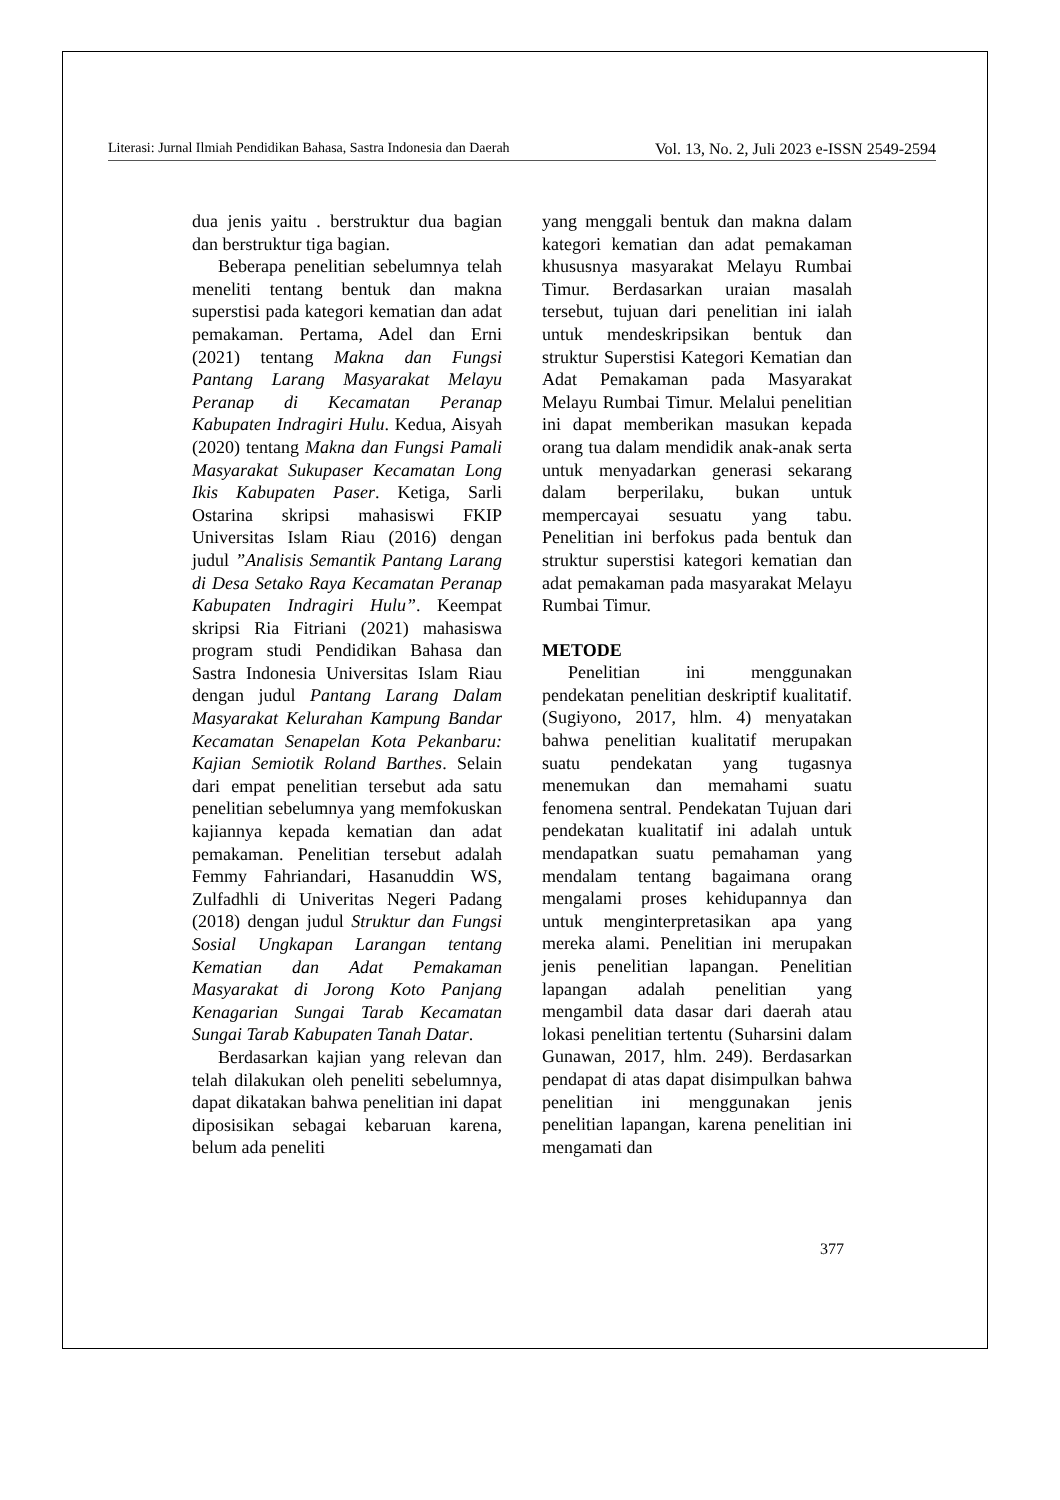Literasi: Jurnal Ilmiah Pendidikan Bahasa, Sastra Indonesia dan Daerah Vol. 13, No. 2, Juli 2023 e-ISSN 2549-2594
dua jenis yaitu . berstruktur dua bagian dan berstruktur tiga bagian.
Beberapa penelitian sebelumnya telah meneliti tentang bentuk dan makna superstisi pada kategori kematian dan adat pemakaman. Pertama, Adel dan Erni (2021) tentang Makna dan Fungsi Pantang Larang Masyarakat Melayu Peranap di Kecamatan Peranap Kabupaten Indragiri Hulu. Kedua, Aisyah (2020) tentang Makna dan Fungsi Pamali Masyarakat Sukupaser Kecamatan Long Ikis Kabupaten Paser. Ketiga, Sarli Ostarina skripsi mahasiswi FKIP Universitas Islam Riau (2016) dengan judul ”Analisis Semantik Pantang Larang di Desa Setako Raya Kecamatan Peranap Kabupaten Indragiri Hulu”. Keempat skripsi Ria Fitriani (2021) mahasiswa program studi Pendidikan Bahasa dan Sastra Indonesia Universitas Islam Riau dengan judul Pantang Larang Dalam Masyarakat Kelurahan Kampung Bandar Kecamatan Senapelan Kota Pekanbaru: Kajian Semiotik Roland Barthes. Selain dari empat penelitian tersebut ada satu penelitian sebelumnya yang memfokuskan kajiannya kepada kematian dan adat pemakaman. Penelitian tersebut adalah Femmy Fahriandari, Hasanuddin WS, Zulfadhli di Univeritas Negeri Padang (2018) dengan judul Struktur dan Fungsi Sosial Ungkapan Larangan tentang Kematian dan Adat Pemakaman Masyarakat di Jorong Koto Panjang Kenagarian Sungai Tarab Kecamatan Sungai Tarab Kabupaten Tanah Datar.
Berdasarkan kajian yang relevan dan telah dilakukan oleh peneliti sebelumnya, dapat dikatakan bahwa penelitian ini dapat diposisikan sebagai kebaruan karena, belum ada peneliti
yang menggali bentuk dan makna dalam kategori kematian dan adat pemakaman khususnya masyarakat Melayu Rumbai Timur. Berdasarkan uraian masalah tersebut, tujuan dari penelitian ini ialah untuk mendeskripsikan bentuk dan struktur Superstisi Kategori Kematian dan Adat Pemakaman pada Masyarakat Melayu Rumbai Timur. Melalui penelitian ini dapat memberikan masukan kepada orang tua dalam mendidik anak-anak serta untuk menyadarkan generasi sekarang dalam berperilaku, bukan untuk mempercayai sesuatu yang tabu. Penelitian ini berfokus pada bentuk dan struktur superstisi kategori kematian dan adat pemakaman pada masyarakat Melayu Rumbai Timur.
METODE
Penelitian ini menggunakan pendekatan penelitian deskriptif kualitatif. (Sugiyono, 2017, hlm. 4) menyatakan bahwa penelitian kualitatif merupakan suatu pendekatan yang tugasnya menemukan dan memahami suatu fenomena sentral. Pendekatan Tujuan dari pendekatan kualitatif ini adalah untuk mendapatkan suatu pemahaman yang mendalam tentang bagaimana orang mengalami proses kehidupannya dan untuk menginterpretasikan apa yang mereka alami. Penelitian ini merupakan jenis penelitian lapangan. Penelitian lapangan adalah penelitian yang mengambil data dasar dari daerah atau lokasi penelitian tertentu (Suharsini dalam Gunawan, 2017, hlm. 249). Berdasarkan pendapat di atas dapat disimpulkan bahwa penelitian ini menggunakan jenis penelitian lapangan, karena penelitian ini mengamati dan
377